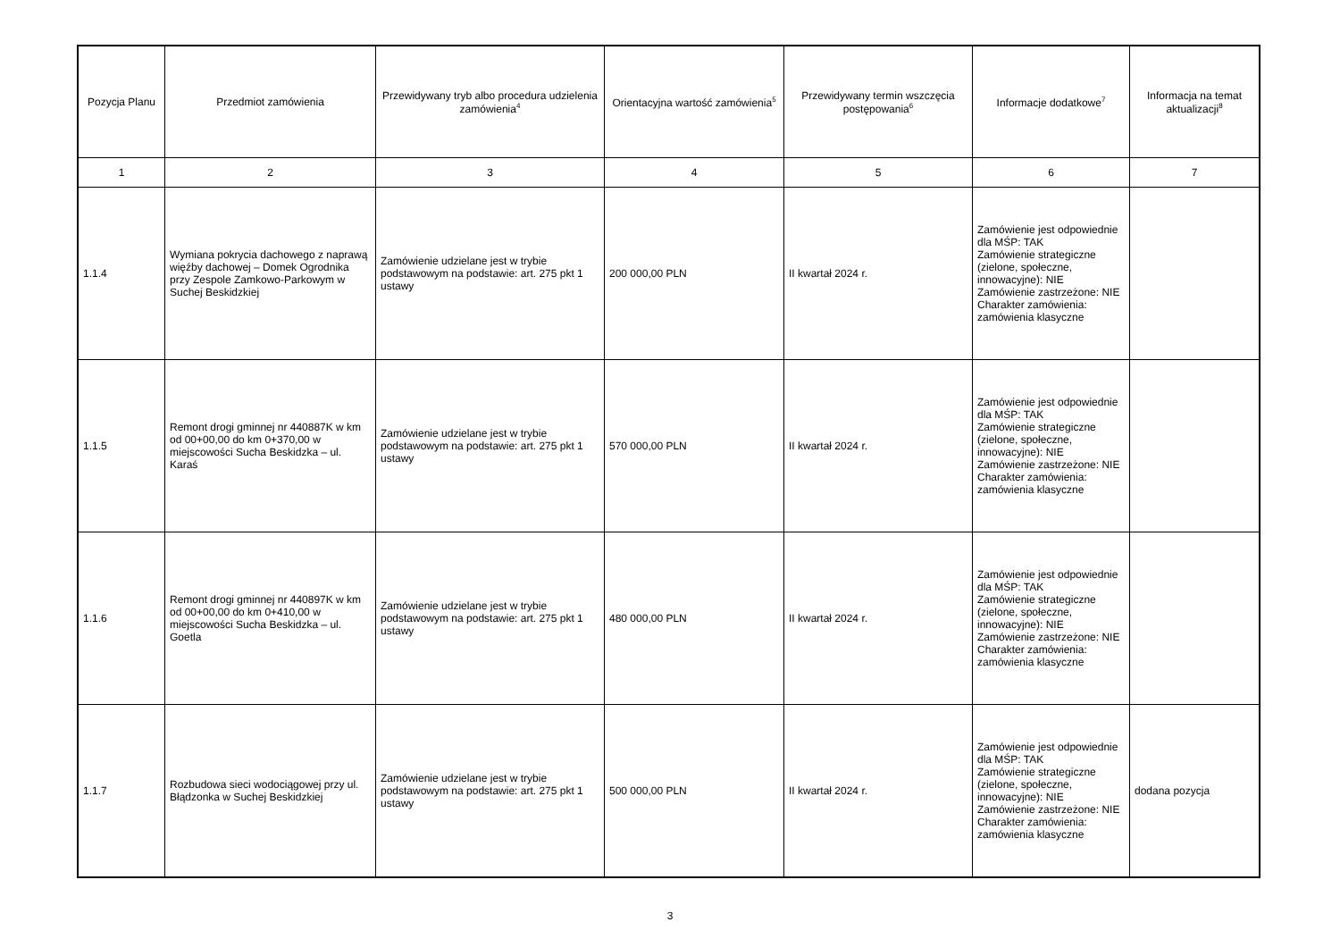| Pozycja Planu | Przedmiot zamówienia | Przewidywany tryb albo procedura udzielenia zamówienia<sup>4</sup> | Orientacyjna wartość zamówienia<sup>5</sup> | Przewidywany termin wszczęcia postępowania<sup>6</sup> | Informacje dodatkowe<sup>7</sup> | Informacja na temat aktualizacji<sup>8</sup> |
| --- | --- | --- | --- | --- | --- | --- |
| 1 | 2 | 3 | 4 | 5 | 6 | 7 |
| 1.1.4 | Wymiana pokrycia dachowego z naprawą więźby dachowej – Domek Ogrodnika przy Zespole Zamkowo-Parkowym w Suchej Beskidzkiej | Zamówienie udzielane jest w trybie podstawowym na podstawie: art. 275 pkt 1 ustawy | 200 000,00 PLN | II kwartał 2024 r. | Zamówienie jest odpowiednie dla MŚP: TAK Zamówienie strategiczne (zielone, społeczne, innowacyjne): NIE Zamówienie zastrzeżone: NIE Charakter zamówienia: zamówienia klasyczne | |
| 1.1.5 | Remont drogi gminnej nr 440887K w km od 00+00,00 do km 0+370,00 w miejscowości Sucha Beskidzka – ul. Karaś | Zamówienie udzielane jest w trybie podstawowym na podstawie: art. 275 pkt 1 ustawy | 570 000,00 PLN | II kwartał 2024 r. | Zamówienie jest odpowiednie dla MŚP: TAK Zamówienie strategiczne (zielone, społeczne, innowacyjne): NIE Zamówienie zastrzeżone: NIE Charakter zamówienia: zamówienia klasyczne | |
| 1.1.6 | Remont drogi gminnej nr 440897K w km od 00+00,00 do km 0+410,00 w miejscowości Sucha Beskidzka – ul. Goetla | Zamówienie udzielane jest w trybie podstawowym na podstawie: art. 275 pkt 1 ustawy | 480 000,00 PLN | II kwartał 2024 r. | Zamówienie jest odpowiednie dla MŚP: TAK Zamówienie strategiczne (zielone, społeczne, innowacyjne): NIE Zamówienie zastrzeżone: NIE Charakter zamówienia: zamówienia klasyczne | |
| 1.1.7 | Rozbudowa sieci wodociągowej przy ul. Błądzonka w Suchej Beskidzkiej | Zamówienie udzielane jest w trybie podstawowym na podstawie: art. 275 pkt 1 ustawy | 500 000,00 PLN | II kwartał 2024 r. | Zamówienie jest odpowiednie dla MŚP: TAK Zamówienie strategiczne (zielone, społeczne, innowacyjne): NIE Zamówienie zastrzeżone: NIE Charakter zamówienia: zamówienia klasyczne | dodana pozycja |
3